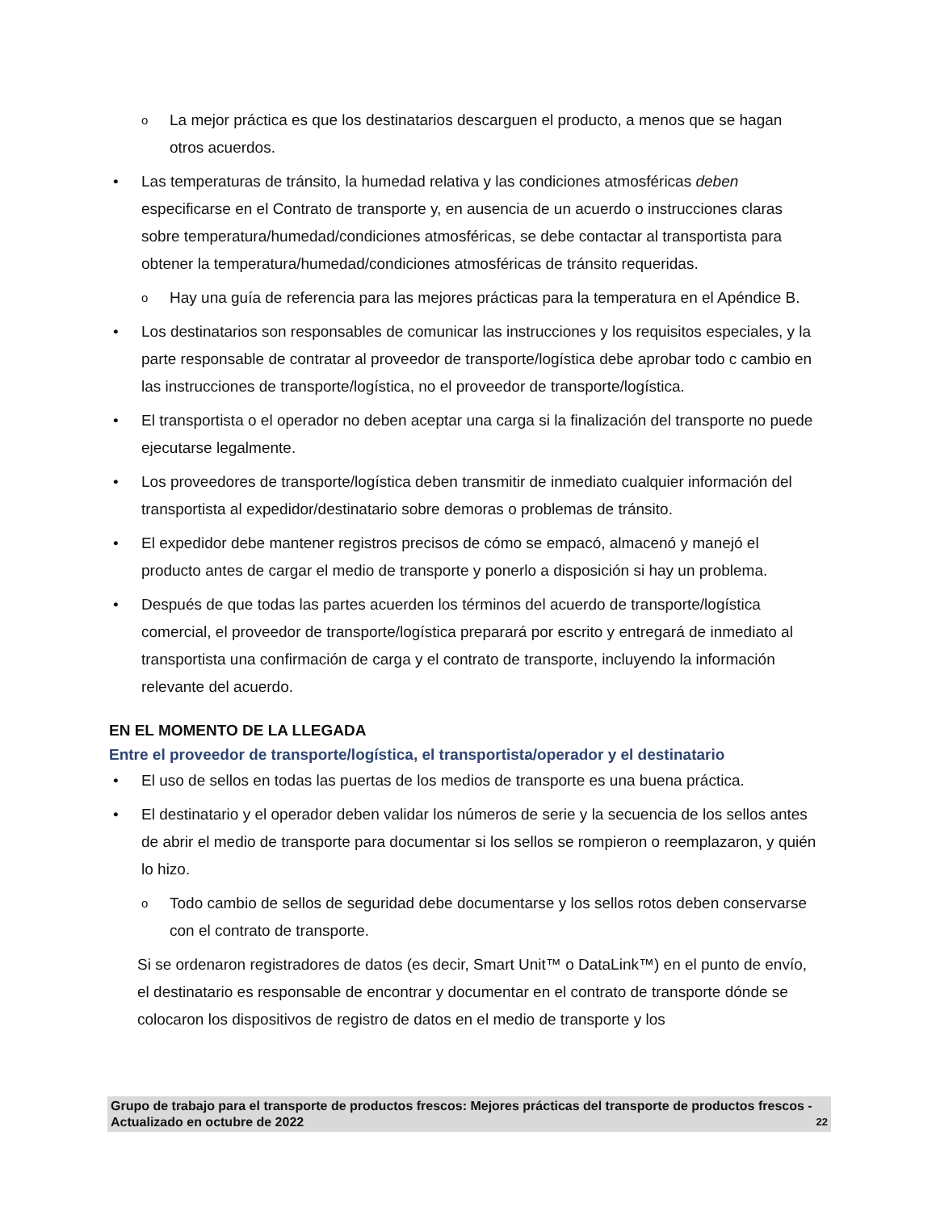o La mejor práctica es que los destinatarios descarguen el producto, a menos que se hagan otros acuerdos.
• Las temperaturas de tránsito, la humedad relativa y las condiciones atmosféricas deben especificarse en el Contrato de transporte y, en ausencia de un acuerdo o instrucciones claras sobre temperatura/humedad/condiciones atmosféricas, se debe contactar al transportista para obtener la temperatura/humedad/condiciones atmosféricas de tránsito requeridas.
o Hay una guía de referencia para las mejores prácticas para la temperatura en el Apéndice B.
• Los destinatarios son responsables de comunicar las instrucciones y los requisitos especiales, y la parte responsable de contratar al proveedor de transporte/logística debe aprobar todo c cambio en las instrucciones de transporte/logística, no el proveedor de transporte/logística.
• El transportista o el operador no deben aceptar una carga si la finalización del transporte no puede ejecutarse legalmente.
• Los proveedores de transporte/logística deben transmitir de inmediato cualquier información del transportista al expedidor/destinatario sobre demoras o problemas de tránsito.
• El expedidor debe mantener registros precisos de cómo se empacó, almacenó y manejó el producto antes de cargar el medio de transporte y ponerlo a disposición si hay un problema.
• Después de que todas las partes acuerden los términos del acuerdo de transporte/logística comercial, el proveedor de transporte/logística preparará por escrito y entregará de inmediato al transportista una confirmación de carga y el contrato de transporte, incluyendo la información relevante del acuerdo.
EN EL MOMENTO DE LA LLEGADA
Entre el proveedor de transporte/logística, el transportista/operador y el destinatario
• El uso de sellos en todas las puertas de los medios de transporte es una buena práctica.
• El destinatario y el operador deben validar los números de serie y la secuencia de los sellos antes de abrir el medio de transporte para documentar si los sellos se rompieron o reemplazaron, y quién lo hizo.
o Todo cambio de sellos de seguridad debe documentarse y los sellos rotos deben conservarse con el contrato de transporte.
Si se ordenaron registradores de datos (es decir, Smart Unit™ o DataLink™) en el punto de envío, el destinatario es responsable de encontrar y documentar en el contrato de transporte dónde se colocaron los dispositivos de registro de datos en el medio de transporte y los
Grupo de trabajo para el transporte de productos frescos: Mejores prácticas del transporte de productos frescos - Actualizado en octubre de 2022 22